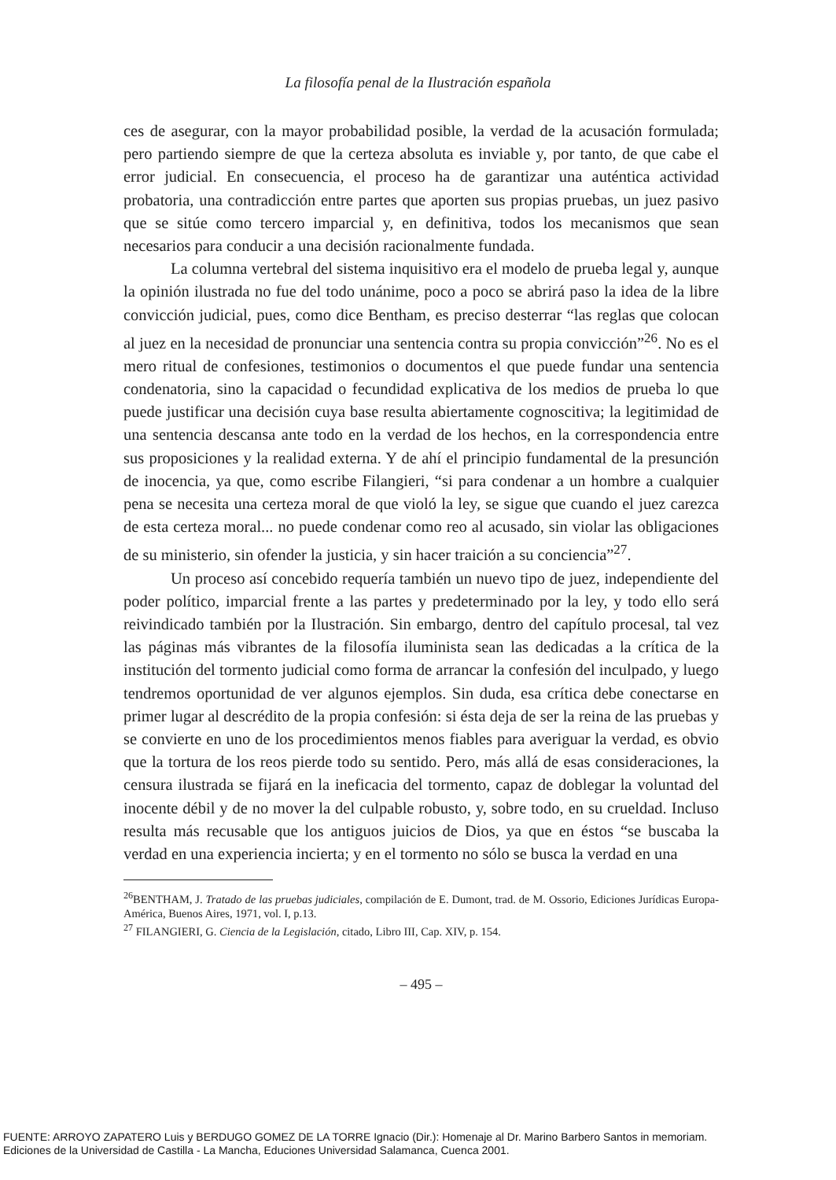La filosofía penal de la Ilustración española
ces de asegurar, con la mayor probabilidad posible, la verdad de la acusación formulada; pero partiendo siempre de que la certeza absoluta es inviable y, por tanto, de que cabe el error judicial. En consecuencia, el proceso ha de garantizar una auténtica actividad probatoria, una contradicción entre partes que aporten sus propias pruebas, un juez pasivo que se sitúe como tercero imparcial y, en definitiva, todos los mecanismos que sean necesarios para conducir a una decisión racionalmente fundada.
La columna vertebral del sistema inquisitivo era el modelo de prueba legal y, aunque la opinión ilustrada no fue del todo unánime, poco a poco se abrirá paso la idea de la libre convicción judicial, pues, como dice Bentham, es preciso desterrar “las reglas que colocan al juez en la necesidad de pronunciar una sentencia contra su propia convicción”<sup>26</sup>. No es el mero ritual de confesiones, testimonios o documentos el que puede fundar una sentencia condenatoria, sino la capacidad o fecundidad explicativa de los medios de prueba lo que puede justificar una decisión cuya base resulta abiertamente cognoscitiva; la legitimidad de una sentencia descansa ante todo en la verdad de los hechos, en la correspondencia entre sus proposiciones y la realidad externa. Y de ahí el principio fundamental de la presunción de inocencia, ya que, como escribe Filangieri, “si para condenar a un hombre a cualquier pena se necesita una certeza moral de que violó la ley, se sigue que cuando el juez carezca de esta certeza moral... no puede condenar como reo al acusado, sin violar las obligaciones de su ministerio, sin ofender la justicia, y sin hacer traición a su conciencia”<sup>27</sup>.
Un proceso así concebido requería también un nuevo tipo de juez, independiente del poder político, imparcial frente a las partes y predeterminado por la ley, y todo ello será reivindicado también por la Ilustración. Sin embargo, dentro del capítulo procesal, tal vez las páginas más vibrantes de la filosofía iluminista sean las dedicadas a la crítica de la institución del tormento judicial como forma de arrancar la confesión del inculpado, y luego tendremos oportunidad de ver algunos ejemplos. Sin duda, esa crítica debe conectarse en primer lugar al descrédito de la propia confesión: si ésta deja de ser la reina de las pruebas y se convierte en uno de los procedimientos menos fiables para averiguar la verdad, es obvio que la tortura de los reos pierde todo su sentido. Pero, más allá de esas consideraciones, la censura ilustrada se fijará en la ineficacia del tormento, capaz de doblegar la voluntad del inocente débil y de no mover la del culpable robusto, y, sobre todo, en su crueldad. Incluso resulta más recusable que los antiguos juicios de Dios, ya que en éstos “se buscaba la verdad en una experiencia incierta; y en el tormento no sólo se busca la verdad en una
<sup>26</sup>BENTHAM, J. Tratado de las pruebas judiciales, compilación de E. Dumont, trad. de M. Ossorio, Ediciones Jurídicas Europa-América, Buenos Aires, 1971, vol. I, p.13.
<sup>27</sup> FILANGIERI, G. Ciencia de la Legislación, citado, Libro III, Cap. XIV, p. 154.
– 495 –
FUENTE: ARROYO ZAPATERO Luis y BERDUGO GOMEZ DE LA TORRE Ignacio (Dir.): Homenaje al Dr. Marino Barbero Santos in memoriam.
Ediciones de la Universidad de Castilla - La Mancha, Educiones Universidad Salamanca, Cuenca 2001.